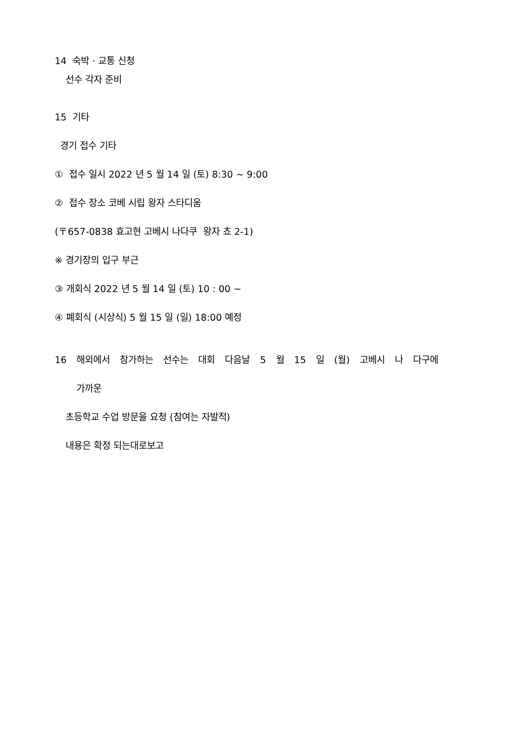14 숙박 · 교통 신청
선수 각자 준비
15 기타
경기 접수 기타
① 접수 일시 2022 년 5 월 14 일 (토) 8:30 ~ 9:00
② 접수 장소 코베 시립 왕자 스타디움
(〒657-0838 효고현 고베시 나다쿠 왕자 쵸 2-1)
※ 경기장의 입구 부근
③ 개회식 2022 년 5 월 14 일 (토) 10 : 00 ~
④ 폐회식 (시상식) 5 월 15 일 (일) 18:00 예정
16 해외에서 참가하는 선수는 대회 다음날 5 월 15 일 (월) 고베시 나 다구에
가까운
초등학교 수업 방문을 요청 (참여는 자발적)
내용은 확정 되는대로보고